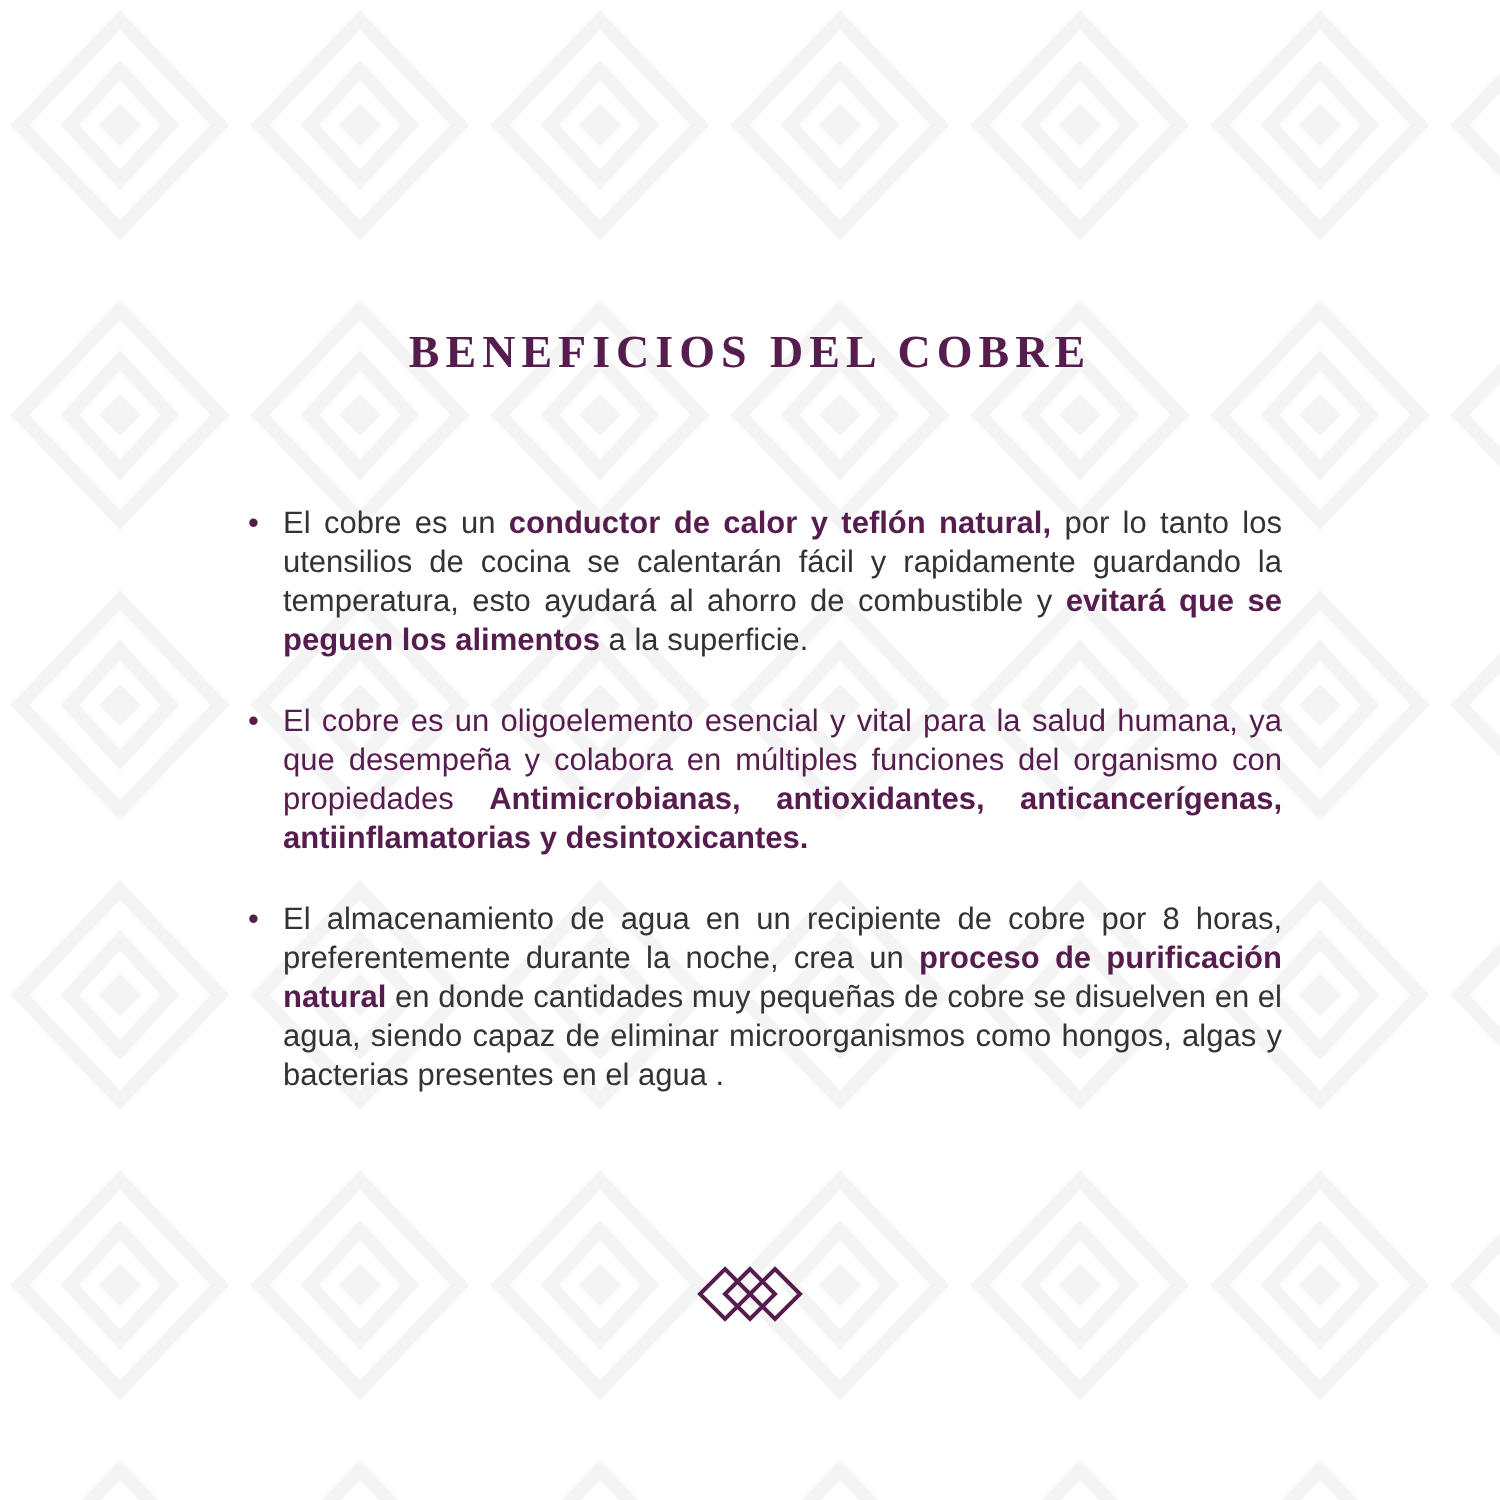BENEFICIOS DEL COBRE
• El cobre es un conductor de calor y teflón natural, por lo tanto los utensilios de cocina se calentarán fácil y rapidamente guardando la temperatura, esto ayudará al ahorro de combustible y evitará que se peguen los alimentos a la superficie.
• El cobre es un oligoelemento esencial y vital para la salud humana, ya que desempeña y colabora en múltiples funciones del organismo con propiedades Antimicrobianas, antioxidantes, anticancerígenas, antiinflamatorias y desintoxicantes.
• El almacenamiento de agua en un recipiente de cobre por 8 horas, preferentemente durante la noche, crea un proceso de purificación natural en donde cantidades muy pequeñas de cobre se disuelven en el agua, siendo capaz de eliminar microorganismos como hongos, algas y bacterias presentes en el agua .